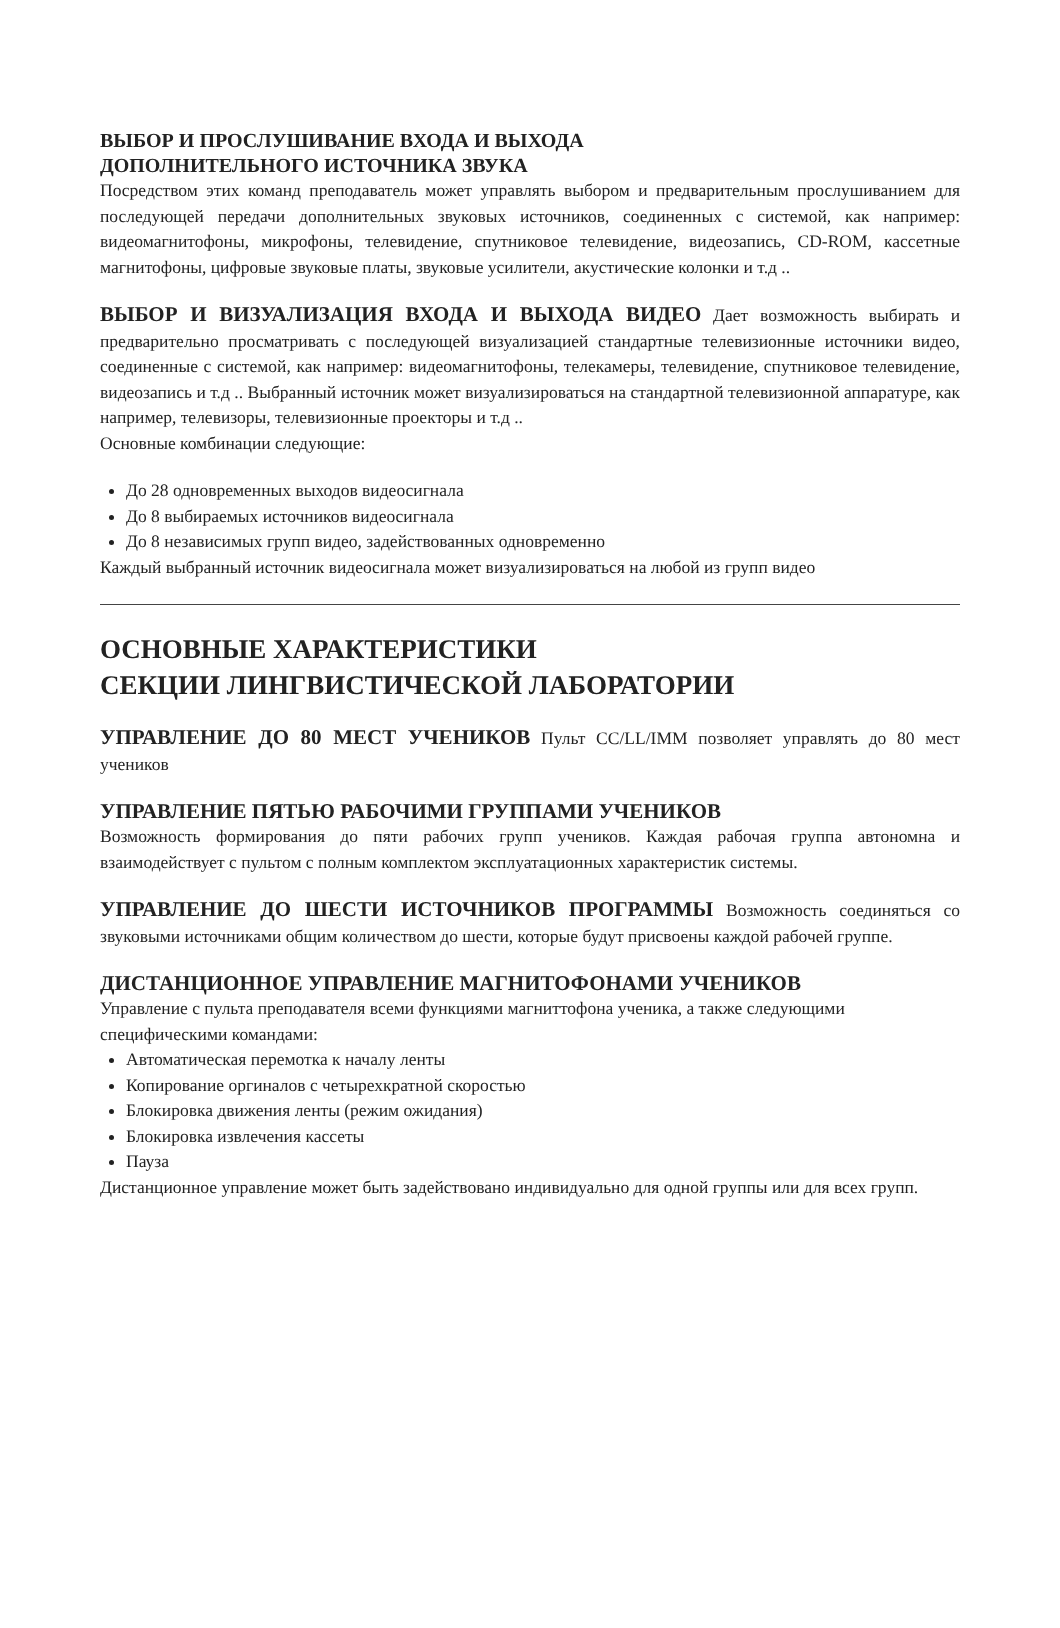ВЫБОР И ПРОСЛУШИВАНИЕ ВХОДА И ВЫХОДА
ДОПОЛНИТЕЛЬНОГО ИСТОЧНИКА ЗВУКА
Посредством этих команд преподаватель может управлять выбором и предварительным прослушиванием для последующей передачи дополнительных звуковых источников, соединенных с системой, как например: видеомагнитофоны, микрофоны, телевидение, спутниковое телевидение, видеозапись, CD-ROM, кассетные магнитофоны, цифровые звуковые платы, звуковые усилители, акустические колонки и т.д ..
ВЫБОР И ВИЗУАЛИЗАЦИЯ ВХОДА И ВЫХОДА ВИДЕО Дает возможность выбирать и предварительно просматривать с последующей визуализацией стандартные телевизионные источники видео, соединенные с системой, как например: видеомагнитофоны, телекамеры, телевидение, спутниковое телевидение, видеозапись и т.д .. Выбранный источник может визуализироваться на стандартной телевизионной аппаратуре, как например, телевизоры, телевизионные проекторы и т.д ..
Основные комбинации следующие:
До 28 одновременных выходов видеосигнала
До 8 выбираемых источников видеосигнала
До 8 независимых групп видео, задействованных одновременно
Каждый выбранный источник видеосигнала может визуализироваться на любой из групп видео
ОСНОВНЫЕ ХАРАКТЕРИСТИКИ
СЕКЦИИ ЛИНГВИСТИЧЕСКОЙ ЛАБОРАТОРИИ
УПРАВЛЕНИЕ ДО 80 МЕСТ УЧЕНИКОВ Пульт CC/LL/IMM позволяет управлять до 80 мест учеников
УПРАВЛЕНИЕ ПЯТЬЮ РАБОЧИМИ ГРУППАМИ УЧЕНИКОВ
Возможность формирования до пяти рабочих групп учеников. Каждая рабочая группа автономна и взаимодействует с пультом с полным комплектом эксплуатационных характеристик системы.
УПРАВЛЕНИЕ ДО ШЕСТИ ИСТОЧНИКОВ ПРОГРАММЫ Возможность соединяться со звуковыми источниками общим количеством до шести, которые будут присвоены каждой рабочей группе.
ДИСТАНЦИОННОЕ УПРАВЛЕНИЕ МАГНИТОФОНАМИ УЧЕНИКОВ
Управление с пульта преподавателя всеми функциями магниттофона ученика, а также следующими специфическими командами:
Автоматическая перемотка к началу ленты
Копирование оргиналов с четырехкратной скоростью
Блокировка движения ленты (режим ожидания)
Блокировка извлечения кассеты
Пауза
Дистанционное управление может быть задействовано индивидуально для одной группы или для всех групп.